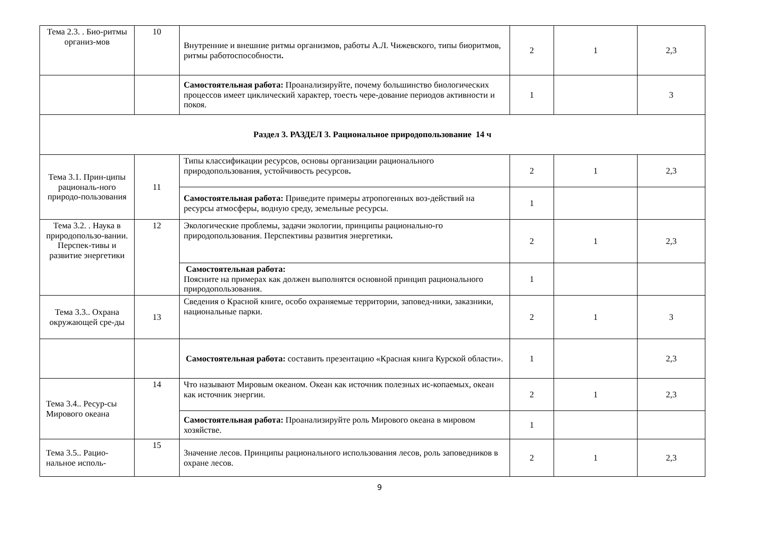| Тема 2.3. . Био-ритмы организ-мов | 10 | Внутренние и внешние ритмы организмов, работы А.Л. Чижевского, типы биоритмов, ритмы работоспособности . | 2 | 1 | 2,3 |
| | | Самостоятельная работа: Проанализируйте, почему большинство биологических процессов имеет циклический характер, тоесть чере-дование периодов активности и покоя. | 1 | | 3 |
| Раздел 3. РАЗДЕЛ 3. Рациональное природопользование 14 ч | | | | | |
| Тема 3.1. Прин-ципы рациональ-ного природо-пользования | 11 | Типы классификации ресурсов, основы организации рационального природопользования, устойчивость ресурсов . | 2 | 1 | 2,3 |
| | | Самостоятельная работа: Приведите примеры атропогенных воз-действий на ресурсы атмосферы, водную среду, земельные ресурсы. | 1 | | |
| Тема 3.2. . Наука в природопользо-вании. Перспек-тивы и развитие энергетики | 12 | Экологические проблемы, задачи экологии, принципы рационально-го природопользования. Перспективы развития энергетики . | 2 | 1 | 2,3 |
| | | Самостоятельная работа: Поясните на примерах как должен выполнятся основной принцип рационального природопользования. | 1 | | |
| Тема 3.3.. Охрана окружающей сре-ды | 13 | Сведения о Красной книге, особо охраняемые территории, заповед-ники, заказники, национальные парки. | 2 | 1 | 3 |
| | | Самостоятельная работа: составить презентацию «Красная книга Курской области». | 1 | | 2,3 |
| Тема 3.4.. Ресур-сы Мирового океана | 14 | Что называют Мировым океаном. Океан как источник полезных ис-копаемых, океан как источник энергии. | 2 | 1 | 2,3 |
| | | Самостоятельная работа: Проанализируйте роль Мирового океана в мировом хозяйстве. | 1 | | |
| Тема 3.5.. Рацио-нальное исполь- | 15 | Значение лесов. Принципы рационального использования лесов, роль заповедников в охране лесов. | 2 | 1 | 2,3 |
9